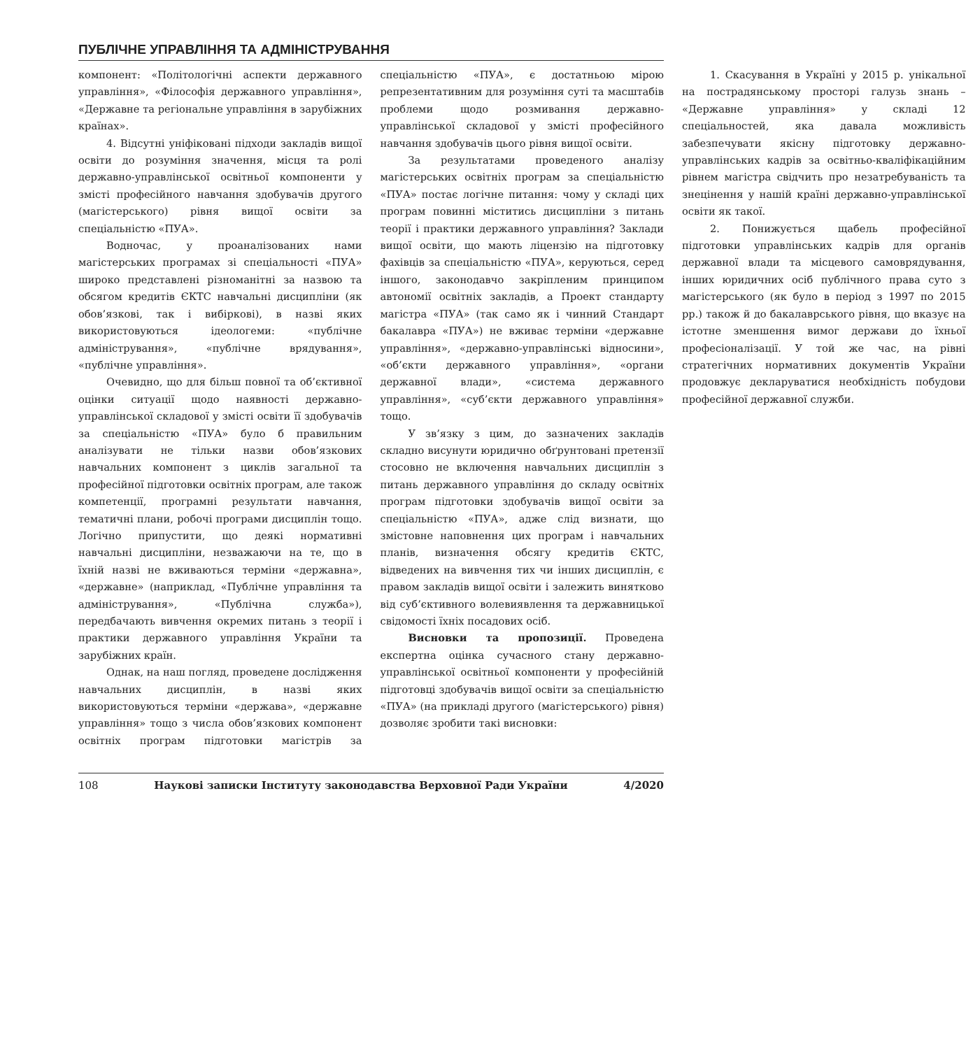ПУБЛІЧНЕ УПРАВЛІННЯ ТА АДМІНІСТРУВАННЯ
компонент: «Політологічні аспекти державного управління», «Філософія державного управління», «Державне та регіональне управління в зарубіжних країнах».
4. Відсутні уніфіковані підходи закладів вищої освіти до розуміння значення, місця та ролі державно-управлінської освітньої компоненти у змісті професійного навчання здобувачів другого (магістерського) рівня вищої освіти за спеціальністю «ПУА».
Водночас, у проаналізованих нами магістерських програмах зі спеціальності «ПУА» широко представлені різноманітні за назвою та обсягом кредитів ЄКТС навчальні дисципліни (як обов’язкові, так і вибіркові), в назві яких використовуються ідеологеми: «публічне адміністрування», «публічне врядування», «публічне управління».
Очевидно, що для більш повної та об’єктивної оцінки ситуації щодо наявності державно-управлінської складової у змісті освіти її здобувачів за спеціальністю «ПУА» було б правильним аналізувати не тільки назви обов’язкових навчальних компонент з циклів загальної та професійної підготовки освітніх програм, але також компетенції, програмні результати навчання, тематичні плани, робочі програми дисциплін тощо. Логічно припустити, що деякі нормативні навчальні дисципліни, незважаючи на те, що в їхній назві не вживаються терміни «державна», «державне» (наприклад, «Публічне управління та адміністрування», «Публічна служба»), передбачають вивчення окремих питань з теорії і практики державного управління України та зарубіжних країн.
Однак, на наш погляд, проведене дослідження навчальних дисциплін, в назві яких використовуються терміни «держава», «державне управління» тощо з числа обов’язкових компонент освітніх програм підготовки магістрів за спеціальністю «ПУА», є достатньою мірою репрезентативним для розуміння суті та масштабів проблеми щодо розмивання державно-управлінської складової у змісті професійного навчання здобувачів цього рівня вищої освіти.
За результатами проведеного аналізу магістерських освітніх програм за спеціальністю «ПУА» постає логічне питання: чому у складі цих програм повинні міститись дисципліни з питань теорії і практики державного управління? Заклади вищої освіти, що мають ліцензію на підготовку фахівців за спеціальністю «ПУА», керуються, серед іншого, законодавчо закріпленим принципом автономії освітніх закладів, а Проект стандарту магістра «ПУА» (так само як і чинний Стандарт бакалавра «ПУА») не вживає терміни «державне управління», «державно-управлінські відносини», «об’єкти державного управління», «органи державної влади», «система державного управління», «суб’єкти державного управління» тощо.
У зв’язку з цим, до зазначених закладів складно висунути юридично обґрунтовані претензії стосовно не включення навчальних дисциплін з питань державного управління до складу освітніх програм підготовки здобувачів вищої освіти за спеціальністю «ПУА», адже слід визнати, що змістовне наповнення цих програм і навчальних планів, визначення обсягу кредитів ЄКТС, відведених на вивчення тих чи інших дисциплін, є правом закладів вищої освіти і залежить винятково від суб’єктивного волевиявлення та державницької свідомості їхніх посадових осіб.
Висновки та пропозиції. Проведена експертна оцінка сучасного стану державно-управлінської освітньої компоненти у професійній підготовці здобувачів вищої освіти за спеціальністю «ПУА» (на прикладі другого (магістерського) рівня) дозволяє зробити такі висновки:
1. Скасування в Україні у 2015 р. унікальної на пострадянському просторі галузь знань – «Державне управління» у складі 12 спеціальностей, яка давала можливість забезпечувати якісну підготовку державно-управлінських кадрів за освітньо-кваліфікаційним рівнем магістра свідчить про незатребуваність та знецінення у нашій країні державно-управлінської освіти як такої.
2. Понижується щабель професійної підготовки управлінських кадрів для органів державної влади та місцевого самоврядування, інших юридичних осіб публічного права суто з магістерського (як було в період з 1997 по 2015 рр.) також й до бакалаврського рівня, що вказує на істотне зменшення вимог держави до їхньої професіоналізації. У той же час, на рівні стратегічних нормативних документів України продовжує декларуватися необхідність побудови професійної державної служби.
108 Наукові записки Інституту законодавства Верховної Ради України 4/2020